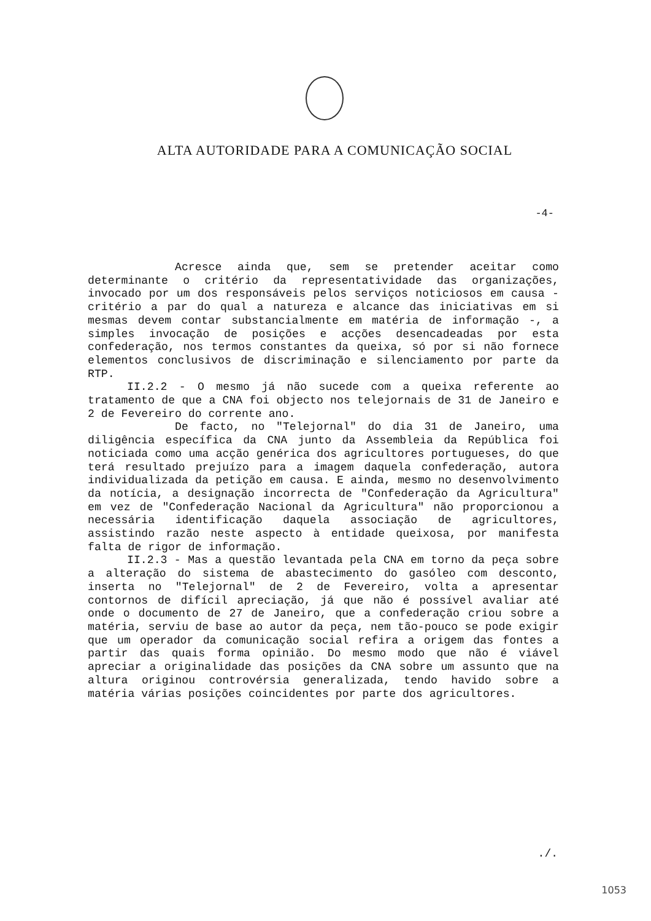ALTA AUTORIDADE PARA A COMUNICAÇÃO SOCIAL
-4-
Acresce ainda que, sem se pretender aceitar como determinante o critério da representatividade das organizações, invocado por um dos responsáveis pelos serviços noticiosos em causa - critério a par do qual a natureza e alcance das iniciativas em si mesmas devem contar substancialmente em matéria de informação -, a simples invocação de posições e acções desencadeadas por esta confederação, nos termos constantes da queixa, só por si não fornece elementos conclusivos de discriminação e silenciamento por parte da RTP.
II.2.2 - O mesmo já não sucede com a queixa referente ao tratamento de que a CNA foi objecto nos telejornais de 31 de Janeiro e 2 de Fevereiro do corrente ano.
De facto, no "Telejornal" do dia 31 de Janeiro, uma diligência específica da CNA junto da Assembleia da República foi noticiada como uma acção genérica dos agricultores portugueses, do que terá resultado prejuízo para a imagem daquela confederação, autora individualizada da petição em causa. E ainda, mesmo no desenvolvimento da notícia, a designação incorrecta de "Confederação da Agricultura" em vez de "Confederação Nacional da Agricultura" não proporcionou a necessária identificação daquela associação de agricultores, assistindo razão neste aspecto à entidade queixosa, por manifesta falta de rigor de informação.
II.2.3 - Mas a questão levantada pela CNA em torno da peça sobre a alteração do sistema de abastecimento do gasóleo com desconto, inserta no "Telejornal" de 2 de Fevereiro, volta a apresentar contornos de difícil apreciação, já que não é possível avaliar até onde o documento de 27 de Janeiro, que a confederação criou sobre a matéria, serviu de base ao autor da peça, nem tão-pouco se pode exigir que um operador da comunicação social refira a origem das fontes a partir das quais forma opinião. Do mesmo modo que não é viável apreciar a originalidade das posições da CNA sobre um assunto que na altura originou controvérsia generalizada, tendo havido sobre a matéria várias posições coincidentes por parte dos agricultores.
./.
1053